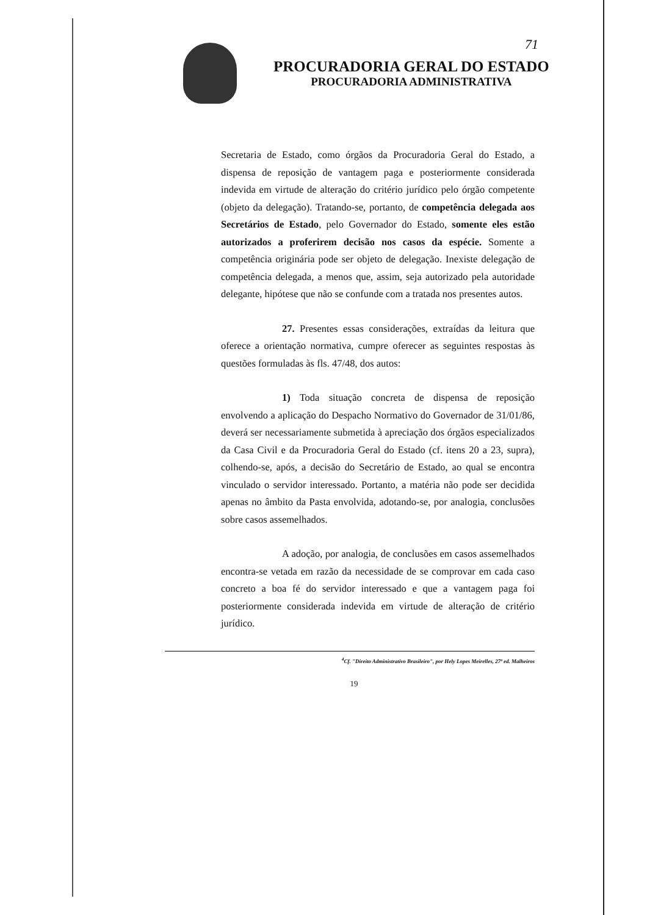71
PROCURADORIA GERAL DO ESTADO
PROCURADORIA ADMINISTRATIVA
Secretaria de Estado, como órgãos da Procuradoria Geral do Estado, a dispensa de reposição de vantagem paga e posteriormente considerada indevida em virtude de alteração do critério jurídico pelo órgão competente (objeto da delegação). Tratando-se, portanto, de competência delegada aos Secretários de Estado, pelo Governador do Estado, somente eles estão autorizados a proferirem decisão nos casos da espécie. Somente a competência originária pode ser objeto de delegação. Inexiste delegação de competência delegada, a menos que, assim, seja autorizado pela autoridade delegante, hipótese que não se confunde com a tratada nos presentes autos.
27. Presentes essas considerações, extraídas da leitura que oferece a orientação normativa, cumpre oferecer as seguintes respostas às questões formuladas às fls. 47/48, dos autos:
1) Toda situação concreta de dispensa de reposição envolvendo a aplicação do Despacho Normativo do Governador de 31/01/86, deverá ser necessariamente submetida à apreciação dos órgãos especializados da Casa Civil e da Procuradoria Geral do Estado (cf. itens 20 a 23, supra), colhendo-se, após, a decisão do Secretário de Estado, ao qual se encontra vinculado o servidor interessado. Portanto, a matéria não pode ser decidida apenas no âmbito da Pasta envolvida, adotando-se, por analogia, conclusões sobre casos assemelhados.
A adoção, por analogia, de conclusões em casos assemelhados encontra-se vetada em razão da necessidade de se comprovar em cada caso concreto a boa fé do servidor interessado e que a vantagem paga foi posteriormente considerada indevida em virtude de alteração de critério jurídico.
<sup>4</sup> Cf. "Direito Administrativo Brasileiro", por Hely Lopes Meirelles, 27ª ed. Malheiros
19